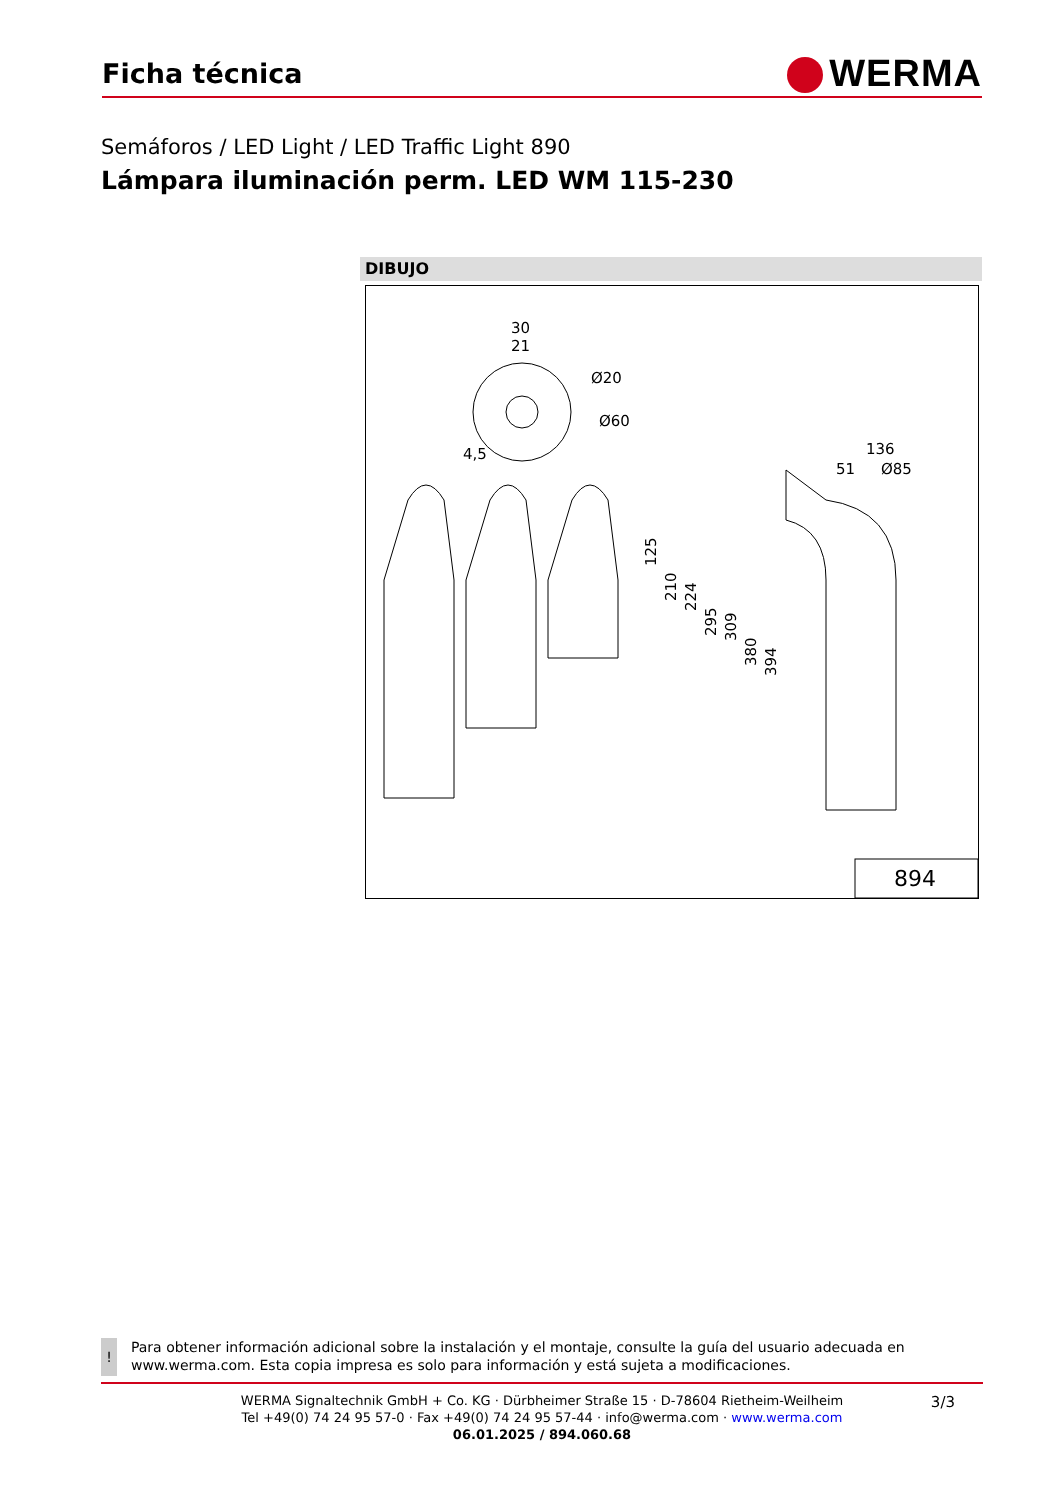Ficha técnica
WERMA
Semáforos / LED Light / LED Traffic Light 890
Lámpara iluminación perm. LED WM 115-230
DIBUJO
30
21
Ø20
Ø60
4,5
136
51
Ø85
125
210
224
295
309
380
394
894
!
Para obtener información adicional sobre la instalación y el montaje, consulte la guía del usuario adecuada en www.werma.com. Esta copia impresa es solo para información y está sujeta a modificaciones.
WERMA Signaltechnik GmbH + Co. KG · Dürbheimer Straße 15 · D-78604 Rietheim-Weilheim
Tel +49(0) 74 24 95 57-0 · Fax +49(0) 74 24 95 57-44 · info@werma.com · www.werma.com
06.01.2025 / 894.060.68
3/3